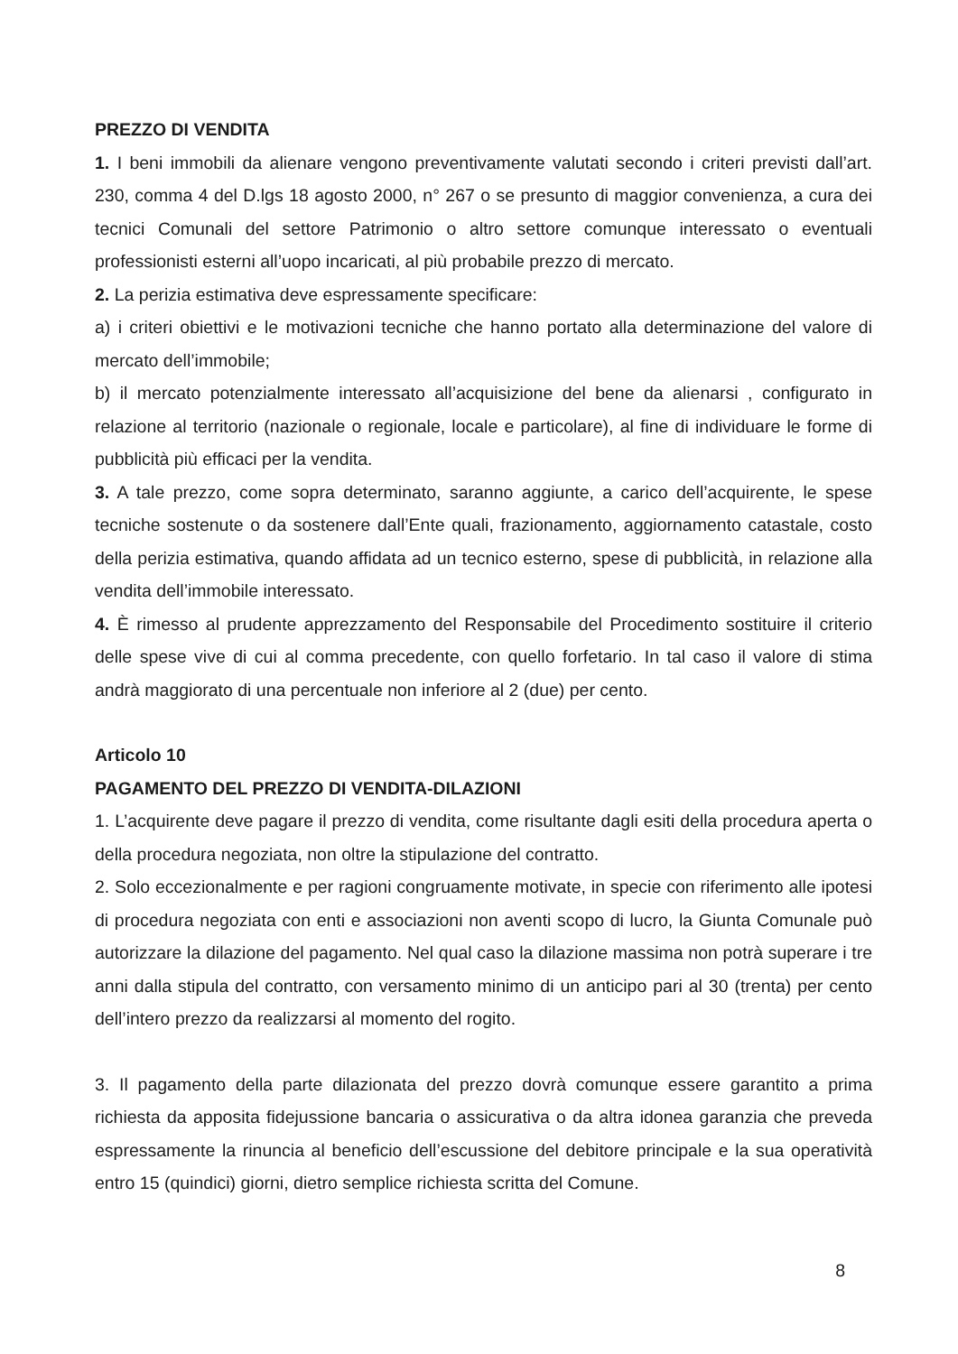PREZZO DI VENDITA
1. I beni immobili da alienare vengono preventivamente valutati secondo i criteri previsti dall’art. 230, comma 4 del D.lgs 18 agosto 2000, n° 267 o se presunto di maggior convenienza, a cura dei tecnici Comunali del settore Patrimonio o altro settore comunque interessato o eventuali professionisti esterni all’uopo incaricati, al più probabile prezzo di mercato.
2. La perizia estimativa deve espressamente specificare:
a) i criteri obiettivi e le motivazioni tecniche che hanno portato alla determinazione del valore di mercato dell’immobile;
b) il mercato potenzialmente interessato all’acquisizione del bene da alienarsi , configurato in relazione al territorio (nazionale o regionale, locale e particolare), al fine di individuare le forme di pubblicità più efficaci per la vendita.
3. A tale prezzo, come sopra determinato, saranno aggiunte, a carico dell’acquirente, le spese tecniche sostenute o da sostenere dall’Ente quali, frazionamento, aggiornamento catastale, costo della perizia estimativa, quando affidata ad un tecnico esterno, spese di pubblicità, in relazione alla vendita dell’immobile interessato.
4. È rimesso al prudente apprezzamento del Responsabile del Procedimento sostituire il criterio delle spese vive di cui al comma precedente, con quello forfetario. In tal caso il valore di stima andrà maggiorato di una percentuale non inferiore al 2 (due) per cento.
Articolo 10
PAGAMENTO DEL PREZZO DI VENDITA-DILAZIONI
1. L’acquirente deve pagare il prezzo di vendita, come risultante dagli esiti della procedura aperta o della procedura negoziata, non oltre la stipulazione del contratto.
2. Solo eccezionalmente e per ragioni congruamente motivate, in specie con riferimento alle ipotesi di procedura negoziata con enti e associazioni non aventi scopo di lucro, la Giunta Comunale può autorizzare la dilazione del pagamento. Nel qual caso la dilazione massima non potrà superare i tre anni dalla stipula del contratto, con versamento minimo di un anticipo pari al 30 (trenta) per cento dell’intero prezzo da realizzarsi al momento del rogito.
3. Il pagamento della parte dilazionata del prezzo dovrà comunque essere garantito a prima richiesta da apposita fidejussione bancaria o assicurativa o da altra idonea garanzia che preveda espressamente la rinuncia al beneficio dell’escussione del debitore principale e la sua operatività entro 15 (quindici) giorni, dietro semplice richiesta scritta del Comune.
8